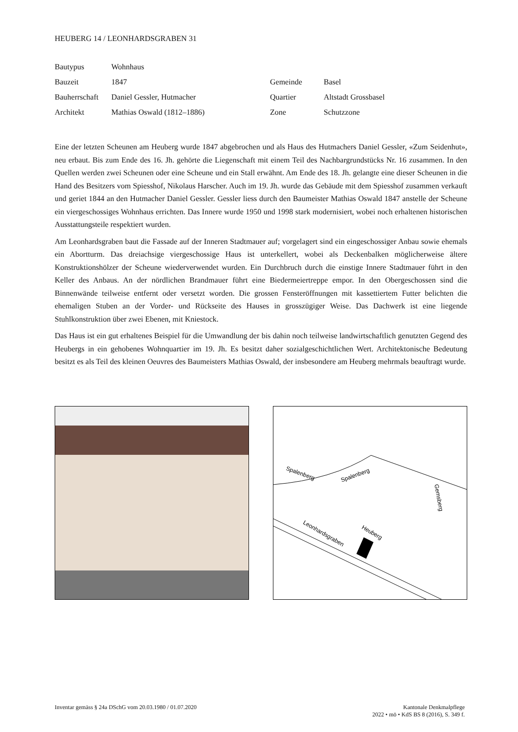HEUBERG 14 / LEONHARDSGRABEN 31
| Bautypus | Wohnhaus | | |
| Bauzeit | 1847 | Gemeinde | Basel |
| Bauherrschaft | Daniel Gessler, Hutmacher | Quartier | Altstadt Grossbasel |
| Architekt | Mathias Oswald (1812–1886) | Zone | Schutzzone |
Eine der letzten Scheunen am Heuberg wurde 1847 abgebrochen und als Haus des Hutmachers Daniel Gessler, «Zum Seidenhut», neu erbaut. Bis zum Ende des 16. Jh. gehörte die Liegenschaft mit einem Teil des Nachbargrundstücks Nr. 16 zusammen. In den Quellen werden zwei Scheunen oder eine Scheune und ein Stall erwähnt. Am Ende des 18. Jh. gelangte eine dieser Scheunen in die Hand des Besitzers vom Spiesshof, Nikolaus Harscher. Auch im 19. Jh. wurde das Gebäude mit dem Spiesshof zusammen verkauft und geriet 1844 an den Hutmacher Daniel Gessler. Gessler liess durch den Baumeister Mathias Oswald 1847 anstelle der Scheune ein viergeschossiges Wohnhaus errichten. Das Innere wurde 1950 und 1998 stark modernisiert, wobei noch erhaltenen historischen Ausstattungsteile respektiert wurden.
Am Leonhardsgraben baut die Fassade auf der Inneren Stadtmauer auf; vorgelagert sind ein eingeschossiger Anbau sowie ehemals ein Abortturm. Das dreiachsige viergeschossige Haus ist unterkellert, wobei als Deckenbalken möglicherweise ältere Konstruktionshölzer der Scheune wiederverwendet wurden. Ein Durchbruch durch die einstige Innere Stadtmauer führt in den Keller des Anbaus. An der nördlichen Brandmauer führt eine Biedermeiertreppe empor. In den Obergeschossen sind die Binnenwände teilweise entfernt oder versetzt worden. Die grossen Fensteröffnungen mit kassettiertem Futter belichten die ehemaligen Stuben an der Vorder- und Rückseite des Hauses in grosszügiger Weise. Das Dachwerk ist eine liegende Stuhlkonstruktion über zwei Ebenen, mit Kniestock.
Das Haus ist ein gut erhaltenes Beispiel für die Umwandlung der bis dahin noch teilweise landwirtschaftlich genutzten Gegend des Heubergs in ein gehobenes Wohnquartier im 19. Jh. Es besitzt daher sozialgeschichtlichen Wert. Architektonische Bedeutung besitzt es als Teil des kleinen Oeuvres des Baumeisters Mathias Oswald, der insbesondere am Heuberg mehrmals beauftragt wurde.
Spalenberg
Spalenberg
Heuberg
Leonhardsgraben
Gemsberg
Inventar gemäss § 24a DSchG vom 20.03.1980 / 01.07.2020
Kantonale Denkmalpflege
2022 • mö • KdS BS 8 (2016), S. 349 f.